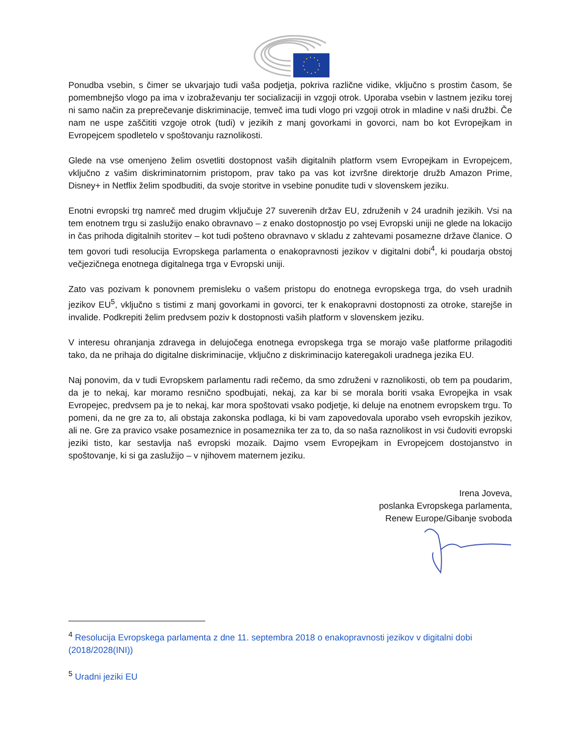Ponudba vsebin, s čimer se ukvarjajo tudi vaša podjetja, pokriva različne vidike, vključno s prostim časom, še pomembnejšo vlogo pa ima v izobraževanju ter socializaciji in vzgoji otrok. Uporaba vsebin v lastnem jeziku torej ni samo način za preprečevanje diskriminacije, temveč ima tudi vlogo pri vzgoji otrok in mladine v naši družbi. Če nam ne uspe zaščititi vzgoje otrok (tudi) v jezikih z manj govorkami in govorci, nam bo kot Evropejkam in Evropejcem spodletelo v spoštovanju raznolikosti.
Glede na vse omenjeno želim osvetliti dostopnost vaših digitalnih platform vsem Evropejkam in Evropejcem, vključno z vašim diskriminatornim pristopom, prav tako pa vas kot izvršne direktorje družb Amazon Prime, Disney+ in Netflix želim spodbuditi, da svoje storitve in vsebine ponudite tudi v slovenskem jeziku.
Enotni evropski trg namreč med drugim vključuje 27 suverenih držav EU, združenih v 24 uradnih jezikih. Vsi na tem enotnem trgu si zaslužijo enako obravnavo – z enako dostopnostjo po vsej Evropski uniji ne glede na lokacijo in čas prihoda digitalnih storitev – kot tudi pošteno obravnavo v skladu z zahtevami posamezne države članice. O tem govori tudi resolucija Evropskega parlamenta o enakopravnosti jezikov v digitalni dobi<sup>4</sup>, ki poudarja obstoj večjezičnega enotnega digitalnega trga v Evropski uniji.
Zato vas pozivam k ponovnem premisleku o vašem pristopu do enotnega evropskega trga, do vseh uradnih jezikov EU<sup>5</sup>, vključno s tistimi z manj govorkami in govorci, ter k enakopravni dostopnosti za otroke, starejše in invalide. Podkrepiti želim predvsem poziv k dostopnosti vaših platform v slovenskem jeziku.
V interesu ohranjanja zdravega in delujočega enotnega evropskega trga se morajo vaše platforme prilagoditi tako, da ne prihaja do digitalne diskriminacije, vključno z diskriminacijo kateregakoli uradnega jezika EU.
Naj ponovim, da v tudi Evropskem parlamentu radi rečemo, da smo združeni v raznolikosti, ob tem pa poudarim, da je to nekaj, kar moramo resnično spodbujati, nekaj, za kar bi se morala boriti vsaka Evropejka in vsak Evropejec, predvsem pa je to nekaj, kar mora spoštovati vsako podjetje, ki deluje na enotnem evropskem trgu. To pomeni, da ne gre za to, ali obstaja zakonska podlaga, ki bi vam zapovedovala uporabo vseh evropskih jezikov, ali ne. Gre za pravico vsake posameznice in posameznika ter za to, da so naša raznolikost in vsi čudoviti evropski jeziki tisto, kar sestavlja naš evropski mozaik. Dajmo vsem Evropejkam in Evropejcem dostojanstvo in spoštovanje, ki si ga zaslužijo – v njihovem maternem jeziku.
Irena Joveva,
poslanka Evropskega parlamenta,
Renew Europe/Gibanje svoboda
<sup>4</sup> Resolucija Evropskega parlamenta z dne 11. septembra 2018 o enakopravnosti jezikov v digitalni dobi (2018/2028(INI))
<sup>5</sup> Uradni jeziki EU